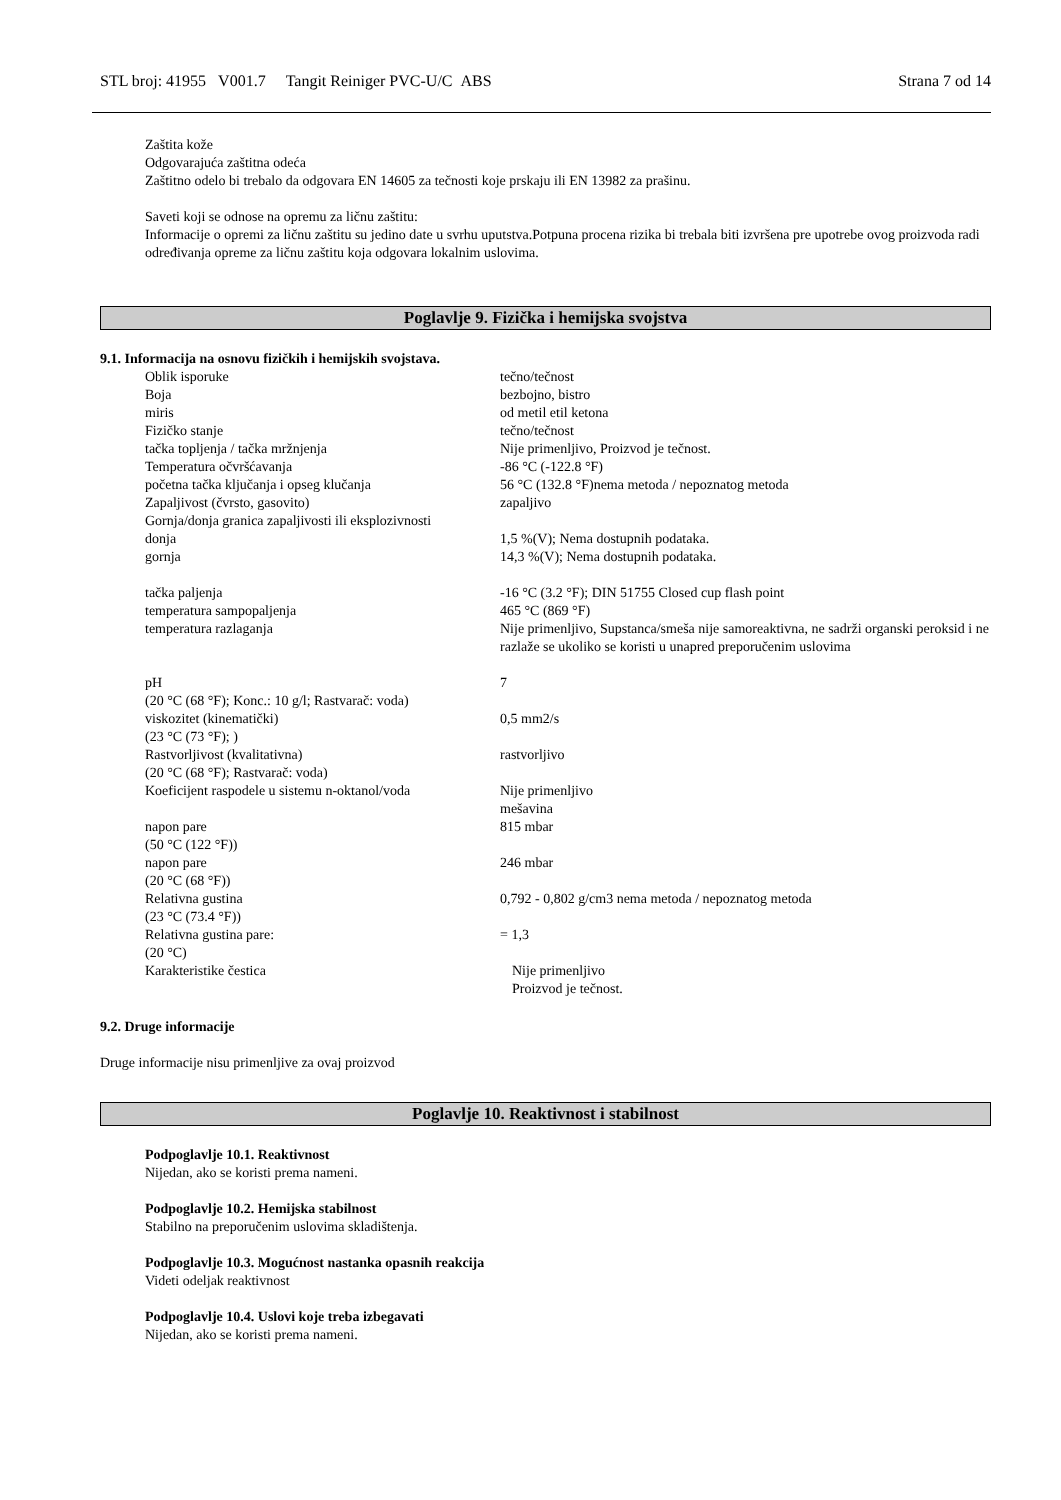STL broj: 41955 V001.7 Tangit Reiniger PVC-U/C ABS Strana 7 od 14
Zaštita kože
Odgovarajuća zaštitna odeća
Zaštitno odelo bi trebalo da odgovara EN 14605 za tečnosti koje prskaju ili EN 13982 za prašinu.
Saveti koji se odnose na opremu za ličnu zaštitu:
Informacije o opremi za ličnu zaštitu su jedino date u svrhu uputstva.Potpuna procena rizika bi trebala biti izvršena pre upotrebe ovog proizvoda radi određivanja opreme za ličnu zaštitu koja odgovara lokalnim uslovima.
Poglavlje 9. Fizička i hemijska svojstva
9.1. Informacija na osnovu fizičkih i hemijskih svojstava.
| Oblik isporuke | tečno/tečnost |
| Boja | bezbojno, bistro |
| miris | od metil etil ketona |
| Fizičko stanje | tečno/tečnost |
| tačka topljenja / tačka mržnjenja | Nije primenljivo, Proizvod je tečnost. |
| Temperatura očvršćavanja | -86 °C (-122.8 °F) |
| početna tačka ključanja i opseg klučanja | 56 °C (132.8 °F)nema metoda / nepoznatog metoda |
| Zapaljivost (čvrsto, gasovito) | zapaljivo |
| Gornja/donja granica zapaljivosti ili eksplozivnosti | |
| donja | 1,5 %(V); Nema dostupnih podataka. |
| gornja | 14,3 %(V); Nema dostupnih podataka. |
| tačka paljenja | -16 °C (3.2 °F); DIN 51755 Closed cup flash point |
| temperatura sampopaljenja | 465 °C (869 °F) |
| temperatura razlaganja | Nije primenljivo, Supstanca/smeša nije samoreaktivna, ne sadrži organski peroksid i ne razlaže se ukoliko se koristi u unapred preporučenim uslovima |
| pH (20 °C (68 °F); Konc.: 10 g/l; Rastvarač: voda) | 7 |
| viskozitet (kinematički) (23 °C (73 °F); ) | 0,5 mm2/s |
| Rastvorljivost (kvalitativna) (20 °C (68 °F); Rastvarač: voda) | rastvorljivo |
| Koeficijent raspodele u sistemu n-oktanol/voda | Nije primenljivo mešavina |
| napon pare (50 °C (122 °F)) | 815 mbar |
| napon pare (20 °C (68 °F)) | 246 mbar |
| Relativna gustina (23 °C (73.4 °F)) | 0,792 - 0,802 g/cm3 nema metoda / nepoznatog metoda |
| Relativna gustina pare: (20 °C) | = 1,3 |
| Karakteristike čestica | Nije primenljivo Proizvod je tečnost. |
9.2. Druge informacije
Druge informacije nisu primenljive za ovaj proizvod
Poglavlje 10. Reaktivnost i stabilnost
Podpoglavlje 10.1. Reaktivnost
Nijedan, ako se koristi prema nameni.
Podpoglavlje 10.2. Hemijska stabilnost
Stabilno na preporučenim uslovima skladištenja.
Podpoglavlje 10.3. Mogućnost nastanka opasnih reakcija
Videti odeljak reaktivnost
Podpoglavlje 10.4. Uslovi koje treba izbegavati
Nijedan, ako se koristi prema nameni.